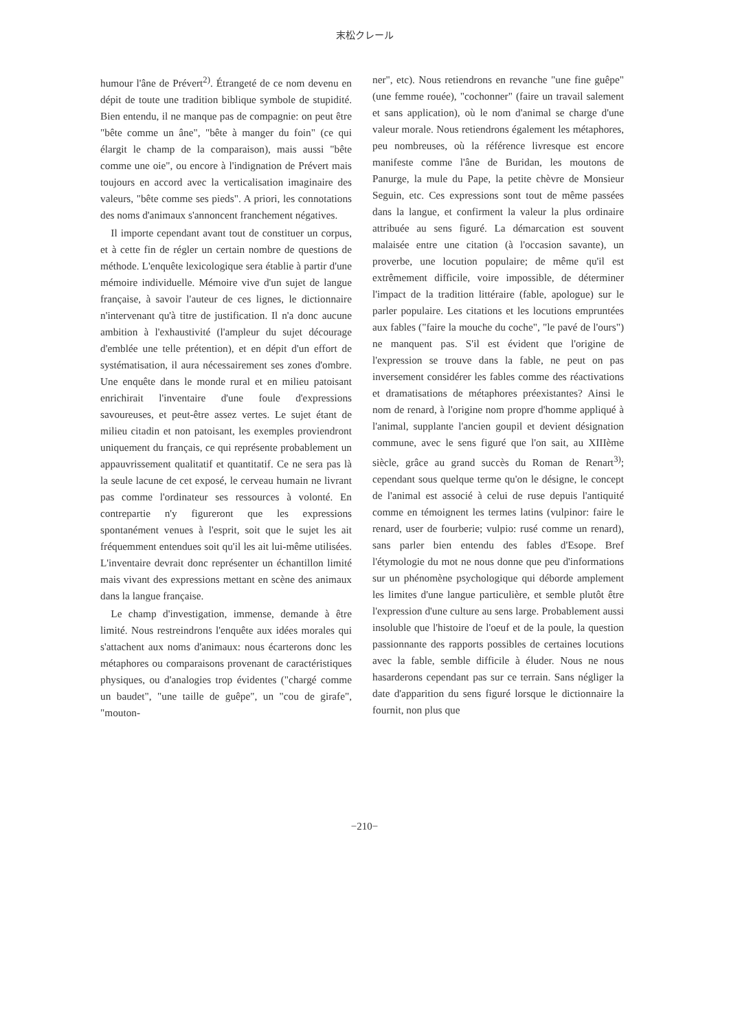末松クレール
humour l'âne de Prévert<sup>2)</sup>. Étrangeté de ce nom devenu en dépit de toute une tradition biblique symbole de stupidité. Bien entendu, il ne manque pas de compagnie: on peut être "bête comme un âne", "bête à manger du foin" (ce qui élargit le champ de la comparaison), mais aussi "bête comme une oie", ou encore à l'indignation de Prévert mais toujours en accord avec la verticalisation imaginaire des valeurs, "bête comme ses pieds". A priori, les connotations des noms d'animaux s'annoncent franchement négatives.
Il importe cependant avant tout de constituer un corpus, et à cette fin de régler un certain nombre de questions de méthode. L'enquête lexicologique sera établie à partir d'une mémoire individuelle. Mémoire vive d'un sujet de langue française, à savoir l'auteur de ces lignes, le dictionnaire n'intervenant qu'à titre de justification. Il n'a donc aucune ambition à l'exhaustivité (l'ampleur du sujet décourage d'emblée une telle prétention), et en dépit d'un effort de systématisation, il aura nécessairement ses zones d'ombre. Une enquête dans le monde rural et en milieu patoisant enrichirait l'inventaire d'une foule d'expressions savoureuses, et peut-être assez vertes. Le sujet étant de milieu citadin et non patoisant, les exemples proviendront uniquement du français, ce qui représente probablement un appauvrissement qualitatif et quantitatif. Ce ne sera pas là la seule lacune de cet exposé, le cerveau humain ne livrant pas comme l'ordinateur ses ressources à volonté. En contrepartie n'y figureront que les expressions spontanément venues à l'esprit, soit que le sujet les ait fréquemment entendues soit qu'il les ait lui-même utilisées. L'inventaire devrait donc représenter un échantillon limité mais vivant des expressions mettant en scène des animaux dans la langue française.
Le champ d'investigation, immense, demande à être limité. Nous restreindrons l'enquête aux idées morales qui s'attachent aux noms d'animaux: nous écarterons donc les métaphores ou comparaisons provenant de caractéristiques physiques, ou d'analogies trop évidentes ("chargé comme un baudet", "une taille de guêpe", un "cou de girafe", "mouton-
ner", etc). Nous retiendrons en revanche "une fine guêpe" (une femme rouée), "cochonner" (faire un travail salement et sans application), où le nom d'animal se charge d'une valeur morale. Nous retiendrons également les métaphores, peu nombreuses, où la référence livresque est encore manifeste comme l'âne de Buridan, les moutons de Panurge, la mule du Pape, la petite chèvre de Monsieur Seguin, etc. Ces expressions sont tout de même passées dans la langue, et confirment la valeur la plus ordinaire attribuée au sens figuré. La démarcation est souvent malaisée entre une citation (à l'occasion savante), un proverbe, une locution populaire; de même qu'il est extrêmement difficile, voire impossible, de déterminer l'impact de la tradition littéraire (fable, apologue) sur le parler populaire. Les citations et les locutions empruntées aux fables ("faire la mouche du coche", "le pavé de l'ours") ne manquent pas. S'il est évident que l'origine de l'expression se trouve dans la fable, ne peut on pas inversement considérer les fables comme des réactivations et dramatisations de métaphores préexistantes? Ainsi le nom de renard, à l'origine nom propre d'homme appliqué à l'animal, supplante l'ancien goupil et devient désignation commune, avec le sens figuré que l'on sait, au XIIIème siècle, grâce au grand succès du Roman de Renart<sup>3)</sup>; cependant sous quelque terme qu'on le désigne, le concept de l'animal est associé à celui de ruse depuis l'antiquité comme en témoignent les termes latins (vulpinor: faire le renard, user de fourberie; vulpio: rusé comme un renard), sans parler bien entendu des fables d'Esope. Bref l'étymologie du mot ne nous donne que peu d'informations sur un phénomène psychologique qui déborde amplement les limites d'une langue particulière, et semble plutôt être l'expression d'une culture au sens large. Probablement aussi insoluble que l'histoire de l'oeuf et de la poule, la question passionnante des rapports possibles de certaines locutions avec la fable, semble difficile à éluder. Nous ne nous hasarderons cependant pas sur ce terrain. Sans négliger la date d'apparition du sens figuré lorsque le dictionnaire la fournit, non plus que
−210−